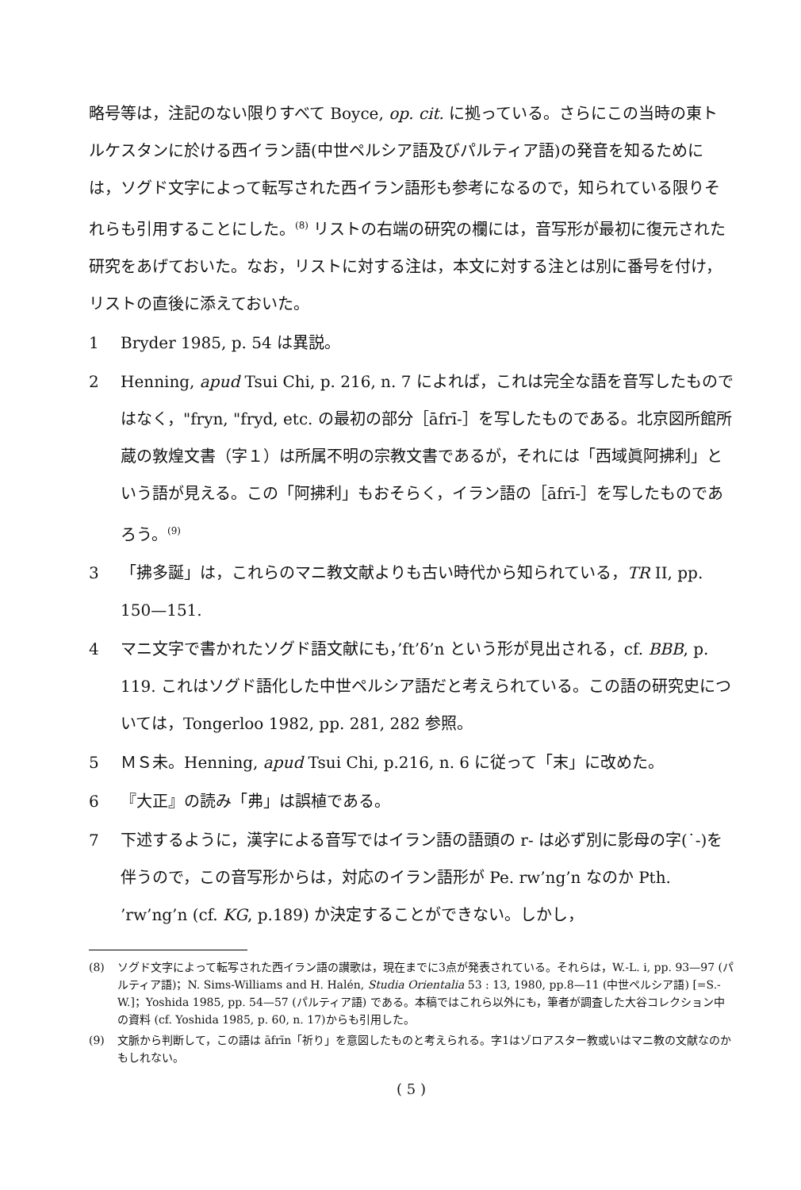略号等は，注記のない限りすべて Boyce, op. cit. に拠っている。さらにこの当時の東トルケスタンに於ける西イラン語(中世ペルシア語及びパルティア語)の発音を知るためには，ソグド文字によって転写された西イラン語形も参考になるので，知られている限りそれらも引用することにした。<sup>(8)</sup> リストの右端の研究の欄には，音写形が最初に復元された研究をあげておいた。なお，リストに対する注は，本文に対する注とは別に番号を付け，リストの直後に添えておいた。
1 Bryder 1985, p. 54 は異説。
2 Henning, apud Tsui Chi, p. 216, n. 7 によれば，これは完全な語を音写したものではなく，"fryn, "fryd, etc. の最初の部分［āfrī-］を写したものである。北京図所館所蔵の敦煌文書（字１）は所属不明の宗教文書であるが，それには「西域眞阿拂利」という語が見える。この「阿拂利」もおそらく，イラン語の［āfrī-］を写したものであろう。<sup>(9)</sup>
3 「拂多誕」は，これらのマニ教文献よりも古い時代から知られている，TR II, pp. 150—151.
4 マニ文字で書かれたソグド語文献にも，’ft’δ’n という形が見出される，cf. BBB, p. 119. これはソグド語化した中世ペルシア語だと考えられている。この語の研究史については，Tongerloo 1982, pp. 281, 282 参照。
5 ＭＳ未。Henning, apud Tsui Chi, p.216, n. 6 に従って「末」に改めた。
6 『大正』の読み「弗」は誤植である。
7 下述するように，漢字による音写ではイラン語の語頭の r- は必ず別に影母の字(˙-)を伴うので，この音写形からは，対応のイラン語形が Pe. rw’ng’n なのか Pth. ’rw’ng’n (cf. KG, p.189) か決定することができない。しかし，
(8) ソグド文字によって転写された西イラン語の讃歌は，現在までに3点が発表されている。それらは，W.-L. i, pp. 93—97 (パルティア語)；N. Sims-Williams and H. Halén, Studia Orientalia 53 : 13, 1980, pp.8—11 (中世ペルシア語) [=S.-W.]；Yoshida 1985, pp. 54—57 (パルティア語) である。本稿ではこれら以外にも，筆者が調査した大谷コレクション中の資料 (cf. Yoshida 1985, p. 60, n. 17)からも引用した。
(9) 文脈から判断して，この語は āfrīn「祈り」を意図したものと考えられる。字1はゾロアスター教或いはマニ教の文献なのかもしれない。
( 5 )